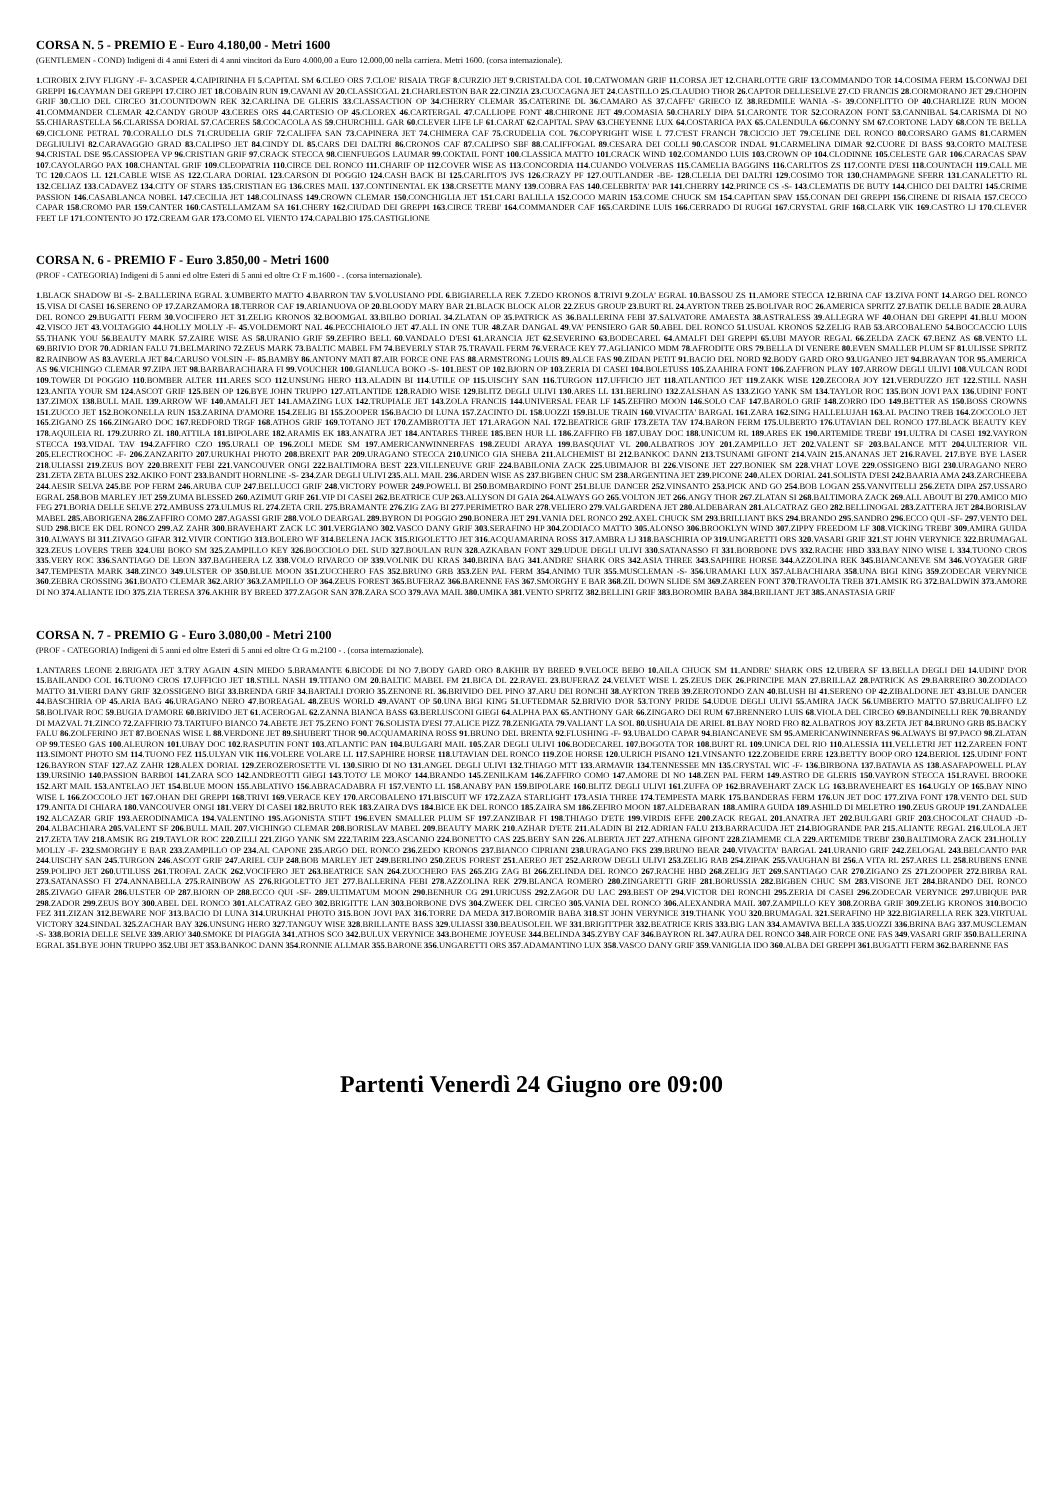CORSA N. 5 - PREMIO E - Euro 4.180,00 - Metri 1600
(GENTLEMEN - COND) Indigeni di 4 anni Esteri di 4 anni vincitori da Euro 4.000,00 a Euro 12.000,00 nella carriera. Metri 1600. (corsa internazionale).
1.CIROBIX 2.IVY FLIGNY -F- 3.CASPER 4.CAIPIRINHA FI 5.CAPITAL SM 6.CLEO ORS 7.CLOE' RISAIA TRGF 8.CURZIO JET 9.CRISTALDA COL 10.CATWOMAN GRIF 11.CORSA JET 12.CHARLOTTE GRIF 13.COMMANDO TOR 14.COSIMA FERM 15.CONWAJ DEI GREPPI 16.CAYMAN DEI GREPPI 17.CIRO JET 18.COBAIN RUN 19.CAVANI AV 20.CLASSICGAL 21.CHARLESTON BAR 22.CINZIA 23.CUCCAGNA JET 24.CASTILLO 25.CLAUDIO THOR 26.CAPTOR DELLESELVE 27.CD FRANCIS 28.CORMORANO JET 29.CHOPIN GRIF 30.CLIO DEL CIRCEO 31.COUNTDOWN REK 32.CARLINA DE GLERIS 33.CLASSACTION OP 34.CHERRY CLEMAR 35.CATERINE DL 36.CAMARO AS 37.CAFFE' GRIECO IZ 38.REDMILE WANIA -S- 39.CONFLITTO OP 40.CHARLIZE RUN MOON 41.COMMANDER CLEMAR 42.CANDY GROUP 43.CERES ORS 44.CARTESIO OP 45.CLOREX 46.CARTERGAL 47.CALLIOPE FONT 48.CHIRONE JET 49.COMASIA 50.CHARLY DIPA 51.CARONTE TOR 52.CORAZON FONT 53.CANNIBAL 54.CARISMA DI NO 55.CHIARASTELLA 56.CLARISSA DORIAL 57.CACERES 58.COCACOLA AS 59.CHURCHILL GAR 60.CLEVER LIFE LF 61.CARAT 62.CAPITAL SPAV 63.CHEYENNE LUX 64.COSTARICA PAX 65.CALENDULA 66.CONNY SM 67.CORTONE LADY 68.CON TE BELLA 69.CICLONE PETRAL 70.CORALLO DLS 71.CRUDELIA GRIF 72.CALIFFA SAN 73.CAPINERA JET 74.CHIMERA CAF 75.CRUDELIA COL 76.COPYRIGHT WISE L 77.C'EST FRANCH 78.CICCIO JET 79.CELINE DEL RONCO 80.CORSARO GAMS 81.CARMEN DEGLIULIVI 82.CARAVAGGIO GRAD 83.CALIPSO JET 84.CINDY DL 85.CARS DEI DALTRI 86.CRONOS CAF 87.CALIPSO SBF 88.CALIFFOGAL 89.CESARA DEI COLLI 90.CASCOR INDAL 91.CARMELINA DIMAR 92.CUORE DI BASS 93.CORTO MALTESE 94.CRISTAL DSE 95.CASSIOPEA VP 96.CRISTIAN GRIF 97.CRACK STECCA 98.CIENFUEGOS LAUMAR 99.COKTAIL FONT 100.CLASSICA MATTO 101.CRACK WIND 102.COMANDO LUIS 103.CROWN OP 104.CLODINNE 105.CELESTE GAR 106.CARACAS SPAV 107.CAYOLARGO PAX 108.CHANTAL GRIF 109.CLEOPATRIA 110.CIRCE DEL RONCO 111.CHARIF OP 112.COVER WISE AS 113.CONCORDIA 114.CUANDO VOLVERAS 115.CAMELIA BAGGINS 116.CARLITOS ZS 117.CONTE D'ESI 118.COUNTACH 119.CALL ME TC 120.CAOS LL 121.CABLE WISE AS 122.CLARA DORIAL 123.CARSON DI POGGIO 124.CASH BACK BI 125.CARLITO'S JVS 126.CRAZY PF 127.OUTLANDER -BE- 128.CLELIA DEI DALTRI 129.COSIMO TOR 130.CHAMPAGNE SFERR 131.CANALETTO RL 132.CELIAZ 133.CADAVEZ 134.CITY OF STARS 135.CRISTIAN EG 136.CRES MAIL 137.CONTINENTAL EK 138.CRSETTE MANY 139.COBRA FAS 140.CELEBRITA' PAR 141.CHERRY 142.PRINCE CS -S- 143.CLEMATIS DE BUTY 144.CHICO DEI DALTRI 145.CRIME PASSION 146.CASABLANCA NOBEL 147.CECILIA JET 148.COLINASS 149.CROWN CLEMAR 150.CONCHIGLIA JET 151.CARI BALILLA 152.COCO MARIN 153.COME CHUCK SM 154.CAPITAN SPAV 155.CONAN DEI GREPPI 156.CIRENE DI RISAIA 157.CECCO CAPAR 158.CROMO PAR 159.CANTER 160.CASTELLAMZAM SA 161.CHERY 162.CIUDAD DEI GREPPI 163.CIRCE TREBI' 164.COMMANDER CAF 165.CARDINE LUIS 166.CERRADO DI RUGGI 167.CRYSTAL GRIF 168.CLARK VIK 169.CASTRO LJ 170.CLEVER FEET LF 171.CONTENTO JO 172.CREAM GAR 173.COMO EL VIENTO 174.CAPALBIO 175.CASTIGLIONE
CORSA N. 6 - PREMIO F - Euro 3.850,00 - Metri 1600
(PROF - CATEGORIA) Indigeni di 5 anni ed oltre Esteri di 5 anni ed oltre Ct F m.1600 - . (corsa internazionale).
1.BLACK SHADOW BI -S- 2.BALLERINA EGRAL 3.UMBERTO MATTO 4.BARRON TAV 5.VOLUSIANO PDL 6.BIGIARELLA REK 7.ZEDO KRONOS 8.TRIVI 9.ZOLA' EGRAL 10.BASSOU ZS 11.AMORE STECCA 12.BRINA CAF 13.ZIVA FONT 14.ARGO DEL RONCO 15.VISA DI CASEI 16.SERENO OP 17.ZARZAMORA 18.TERROR CAF 19.ARIANUOVA OP 20.BLOODY MARY BAR 21.BLACK BLOCK ALOR 22.ZEUS GROUP 23.BURT RL 24.AYRTON TREB 25.BOLIVAR ROC 26.AMERICA SPRITZ 27.BATIK DELLE BADIE 28.AURA DEL RONCO 29.BUGATTI FERM 30.VOCIFERO JET 31.ZELIG KRONOS 32.BOOMGAL 33.BILBO DORIAL 34.ZLATAN OP 35.PATRICK AS 36.BALLERINA FEBI 37.SALVATORE AMAESTA 38.ASTRALESS 39.ALLEGRA WF 40.OHAN DEI GREPPI 41.BLU MOON 42.VISCO JET 43.VOLTAGGIO 44.HOLLY MOLLY -F- 45.VOLDEMORT NAL 46.PECCHIAIOLO JET 47.ALL IN ONE TUR 48.ZAR DANGAL 49.VA' PENSIERO GAR 50.ABEL DEL RONCO 51.USUAL KRONOS 52.ZELIG RAB 53.ARCOBALENO 54.BOCCACCIO LUIS 55.THANK YOU 56.BEAUTY MARK 57.ZAIRE WISE AS 58.URANIO GRIF 59.ZEFIRO BELL 60.VANDALO D'ESI 61.ARANCIA JET 62.SEVERINO 63.BODECAREL 64.AMALFI DEI GREPPI 65.UBI MAYOR REGAL 66.ZELDA ZACK 67.BENZ AS 68.VENTO LL 69.BRIVIO D'OR 70.ADRIAN FALU 71.BELMARINO 72.ZEUS MARK 73.BALTIC MABEL FM 74.BEVERLY STAR 75.TRAVAIL FERM 76.VERACE KEY 77.AGLIANICO MDM 78.AFRODITE ORS 79.BELLA DI VENERE 80.EVEN SMALLER PLUM SF 81.ULISSE SPRITZ 82.RAINBOW AS 83.AVERLA JET 84.CARUSO VOLSIN -F- 85.BAMBY 86.ANTONY MATI 87.AIR FORCE ONE FAS 88.ARMSTRONG LOUIS 89.ALCE FAS 90.ZIDAN PETIT 91.BACIO DEL NORD 92.BODY GARD ORO 93.UGANEO JET 94.BRAYAN TOR 95.AMERICA AS 96.VICHINGO CLEMAR 97.ZIPA JET 98.BARBARACHIARA FI 99.VOUCHER 100.GIANLUCA BOKO -S- 101.BEST OP 102.BJORN OP 103.ZERIA DI CASEI 104.BOLETUSS 105.ZAAHIRA FONT 106.ZAFFRON PLAY 107.ARROW DEGLI ULIVI 108.VULCAN RODI 109.TOWER DI POGGIO 110.BOMBER ALTER 111.ARES SCO 112.UNSUNG HERO 113.ALADIN BI 114.UTILE OP 115.UISCHY SAN 116.TURGON 117.UFFICIO JET 118.ATLANTICO JET 119.ZAKK WISE 120.ZECORA JOY 121.VERDUZZO JET 122.STILL NASH 123.ANITA YOUR SM 124.ASCOT GRIF 125.BEN OP 126.BYE JOHN TRUPPO 127.ATLANTIDE 128.RADIO WISE 129.BLITZ DEGLI ULIVI 130.ARES LL 131.BERLINO 132.ZALSHAN AS 133.ZIGO YANK SM 134.TAYLOR ROC 135.BON JOVI PAX 136.UDINI' FONT 137.ZIMOX 138.BULL MAIL 139.ARROW WF 140.AMALFI JET 141.AMAZING LUX 142.TRUPIALE JET 143.ZOLA FRANCIS 144.UNIVERSAL FEAR LF 145.ZEFIRO MOON 146.SOLO CAF 147.BAROLO GRIF 148.ZORRO IDO 149.BETTER AS 150.BOSS CROWNS 151.ZUCCO JET 152.BOKONELLA RUN 153.ZARINA D'AMORE 154.ZELIG BI 155.ZOOPER 156.BACIO DI LUNA 157.ZACINTO DL 158.UOZZI 159.BLUE TRAIN 160.VIVACITA' BARGAL 161.ZARA 162.SING HALLELUJAH 163.AL PACINO TREB 164.ZOCCOLO JET 165.ZIGANO ZS 166.ZINGARO DOC 167.REDFORD TRGF 168.ATHOS GRIF 169.TOTANO JET 170.ZAMBROTTA JET 171.ARAGON NAL 172.BEATRICE GRIF 173.ZETA TAV 174.BARON FERM 175.ULBERTO 176.UTAVIAN DEL RONCO 177.BLACK BEAUTY KEY 178.AQUILEIA RL 179.ZURRO ZL 180.ATTILA 181.BIPOLARE 182.ARAMIS EK 183.ANATRA JET 184.ANTARES THREE 185.BEN HUR LL 186.ZAFFIRO FB 187.UBAY DOC 188.UNICUM RL 189.ARES EK 190.ARTEMIDE TREBI' 191.ULTRA DI CASEI 192.VAYRON STECCA 193.VIDAL TAV 194.ZAFFIRO CZO 195.URALI OP 196.ZOLI MEDE SM 197.AMERICANWINNERFAS 198.ZEUDI ARAYA 199.BASQUIAT VL 200.ALBATROS JOY 201.ZAMPILLO JET 202.VALENT SF 203.BALANCE MTT 204.ULTERIOR VIL 205.ELECTROCHOC -F- 206.ZANZARITO 207.URUKHAI PHOTO 208.BREXIT PAR 209.URAGANO STECCA 210.UNICO GIA SHEBA 211.ALCHEMIST BI 212.BANKOC DANN 213.TSUNAMI GIFONT 214.VAIN 215.ANANAS JET 216.RAVEL 217.BYE BYE LASER 218.ULIASSI 219.ZEUS BOY 220.BREXIT FEBI 221.VANCOUVER ONGI 222.BALTIMORA BEST 223.VILLENEUVE GRIF 224.BABILONIA ZACK 225.UBIMAJOR BI 226.VISONE JET 227.BONIEK SM 228.VHAT LOVE 229.OSSIGENO BIGI 230.URAGANO NERO 231.ZETA ZETA BLUES 232.AKIKO FONT 233.BANDIT HORNLINE -S- 234.ZAR DEGLI ULIVI 235.ALL MAIL 236.ARDEN WISE AS 237.BIGBEN CHUC SM 238.ARGENTINA JET 239.PICONE 240.ALEX DORIAL 241.SOLISTA D'ESI 242.BAARIA AMA 243.ZARCHEEBA 244.AESIR SELVA 245.BE POP FERM 246.ARUBA CUP 247.BELLUCCI GRIF 248.VICTORY POWER 249.POWELL BI 250.BOMBARDINO FONT 251.BLUE DANCER 252.VINSANTO 253.PICK AND GO 254.BOB LOGAN 255.VANVITELLI 256.ZETA DIPA 257.USSARO EGRAL 258.BOB MARLEY JET 259.ZUMA BLESSED 260.AZIMUT GRIF 261.VIP DI CASEI 262.BEATRICE CUP 263.ALLYSON DI GAIA 264.ALWAYS GO 265.VOLTON JET 266.ANGY THOR 267.ZLATAN SI 268.BALTIMORA ZACK 269.ALL ABOUT BI 270.AMICO MIO FEG 271.BORIA DELLE SELVE 272.AMBUSS 273.ULMUS RL 274.ZETA CRIL 275.BRAMANTE 276.ZIG ZAG BI 277.PERIMETRO BAR 278.VELIERO 279.VALGARDENA JET 280.ALDEBARAN 281.ALCATRAZ GEO 282.BELLINOGAL 283.ZATTERA JET 284.BORISLAV MABEL 285.ABORIGENA 286.ZAFFIRO COMO 287.AGASSI GRIF 288.VOLO DEARGAL 289.BYRON DI POGGIO 290.BONERA JET 291.VANIA DEL RONCO 292.AXEL CHUCK SM 293.BRILLIANT BKS 294.BRANDO 295.SANDRO 296.ECCO QUI -SF- 297.VENTO DEL SUD 298.BICE EK DEL RONCO 299.AZ ZAHR 300.BRAVEHART ZACK LC 301.VERGIANO 302.VASCO DANY GRIF 303.SERAFINO HP 304.ZODIACO MATTO 305.ALONSO 306.BROOKLYN WIND 307.ZIPPY FREEDOM LF 308.VICKING TREBI' 309.AMIRA GUIDA 310.ALWAYS BI 311.ZIVAGO GIFAR 312.VIVIR CONTIGO 313.BOLERO WF 314.BELENA JACK 315.RIGOLETTO JET 316.ACQUAMARINA ROSS 317.AMBRA LJ 318.BASCHIRIA OP 319.UNGARETTI ORS 320.VASARI GRIF 321.ST JOHN VERYNICE 322.BRUMAGAL 323.ZEUS LOVERS TREB 324.UBI BOKO SM 325.ZAMPILLO KEY 326.BOCCIOLO DEL SUD 327.BOULAN RUN 328.AZKABAN FONT 329.UDUE DEGLI ULIVI 330.SATANASSO FI 331.BORBONE DVS 332.RACHE HBD 333.BAY NINO WISE L 334.TUONO CROS 335.VERY ROC 336.SANTIAGO DE LEON 337.BAGHEERA LZ 338.VOLO RIVARCO OP 339.VOLNIK DU KRAS 340.BRINA BAG 341.ANDRE' SHARK ORS 342.ASIA THREE 343.SAPHIRE HORSE 344.AZZOLINA REK 345.BIANCANEVE SM 346.VOYAGER GRIF 347.TEMPESTA MARK 348.ZINCO 349.ULSTER OP 350.BLUE MOON 351.ZUCCHERO FAS 352.BRUNO GRB 353.ZEN PAL FERM 354.ANIMO TUR 355.MUSCLEMAN -S- 356.URAMAKI LUX 357.ALBACHIARA 358.UNA BIGI KING 359.ZODECAR VERYNICE 360.ZEBRA CROSSING 361.BOATO CLEMAR 362.ARIO' 363.ZAMPILLO OP 364.ZEUS FOREST 365.BUFERAZ 366.BARENNE FAS 367.SMORGHY E BAR 368.ZIL DOWN SLIDE SM 369.ZAREEN FONT 370.TRAVOLTA TREB 371.AMSIK RG 372.BALDWIN 373.AMORE DI NO 374.ALIANTE IDO 375.ZIA TERESA 376.AKHIR BY BREED 377.ZAGOR SAN 378.ZARA SCO 379.AVA MAIL 380.UMIKA 381.VENTO SPRITZ 382.BELLINI GRIF 383.BOROMIR BABA 384.BRILIANT JET 385.ANASTASIA GRIF
CORSA N. 7 - PREMIO G - Euro 3.080,00 - Metri 2100
(PROF - CATEGORIA) Indigeni di 5 anni ed oltre Esteri di 5 anni ed oltre Ct G m.2100 - . (corsa internazionale).
1.ANTARES LEONE 2.BRIGATA JET 3.TRY AGAIN 4.SIN MIEDO 5.BRAMANTE 6.BICODE DI NO 7.BODY GARD ORO 8.AKHIR BY BREED 9.VELOCE BEBO 10.AILA CHUCK SM 11.ANDRE' SHARK ORS 12.UBERA SF 13.BELLA DEGLI DEI 14.UDINI' D'OR 15.BAILANDO COL 16.TUONO CROS 17.UFFICIO JET 18.STILL NASH 19.TITANO OM 20.BALTIC MABEL FM 21.BICA DL 22.RAVEL 23.BUFERAZ 24.VELVET WISE L 25.ZEUS DEK 26.PRINCIPE MAN 27.BRILLAZ 28.PATRICK AS 29.BARREIRO 30.ZODIACO MATTO 31.VIERI DANY GRIF 32.OSSIGENO BIGI 33.BRENDA GRIF 34.BARTALI D'ORIO 35.ZENONE RL 36.BRIVIDO DEL PINO 37.ARU DEI RONCHI 38.AYRTON TREB 39.ZEROTONDO ZAN 40.BLUSH BI 41.SERENO OP 42.ZIBALDONE JET 43.BLUE DANCER 44.BASCHIRIA OP 45.ARIA BAG 46.URAGANO NERO 47.BOREAGAL 48.ZEUS WORLD 49.AVANT OP 50.UNA BIGI KING 51.UFTEDMAR 52.BRIVIO D'OR 53.TONY PRIDE 54.UDUE DEGLI ULIVI 55.AMIRA JACK 56.UMBERTO MATTO 57.BRUCALIFFO LZ 58.BOLIVAR ROC 59.BUGIA D'AMORE 60.BRIVIDO JET 61.ACEROGAL 62.ZANNA BIANCA BASS 63.BERLUSCONI GIEGI 64.ALPHA PAX 65.ANTHONY GAR 66.ZINGARO DEI RUM 67.BRENNERO LUIS 68.VIOLA DEL CIRCEO 69.BANDINELLI REK 70.BRANDY DI MAZVAL 71.ZINCO 72.ZAFFIRIO 73.TARTUFO BIANCO 74.ABETE JET 75.ZENO FONT 76.SOLISTA D'ESI 77.ALICE PIZZ 78.ZENIGATA 79.VALIANT LA SOL 80.USHUAIA DE ARIEL 81.BAY NORD FRO 82.ALBATROS JOY 83.ZETA JET 84.BRUNO GRB 85.BACKY FALU 86.ZOLFERINO JET 87.BOENAS WISE L 88.VERDONE JET 89.SHUBERT THOR 90.ACQUAMARINA ROSS 91.BRUNO DEL BRENTA 92.FLUSHING -F- 93.UBALDO CAPAR 94.BIANCANEVE SM 95.AMERICANWINNERFAS 96.ALWAYS BI 97.PACO 98.ZLATAN OP 99.TESEO GAS 100.ALEURON 101.UBAY DOC 102.RASPUTIN FONT 103.ATLANTIC PAN 104.BULGARI MAIL 105.ZAR DEGLI ULIVI 106.BODECAREL 107.BOGOTA TOR 108.BURT RL 109.UNICA DEL RIO 110.ALESSIA 111.VELLETRI JET 112.ZAREEN FONT 113.SIMONT PHOTO SM 114.TUONO FEZ 115.ULYAN VIK 116.VOLERE VOLARE LL 117.SAPHIRE HORSE 118.UTAVIAN DEL RONCO 119.ZOE HORSE 120.ULRICH PISANO 121.VINSANTO 122.ZOBEIDE ERRE 123.BETTY BOOP ORO 124.BERIOL 125.UDINI' FONT 126.BAYRON STAF 127.AZ ZAHR 128.ALEX DORIAL 129.ZEROZEROSETTE VL 130.SIRIO DI NO 131.ANGEL DEGLI ULIVI 132.THIAGO MTT 133.ARMAVIR 134.TENNESSEE MN 135.CRYSTAL WIC -F- 136.BIRBONA 137.BATAVIA AS 138.ASAFAPOWELL PLAY 139.URSINIO 140.PASSION BARBOI 141.ZARA SCO 142.ANDREOTTI GIEGI 143.TOTO' LE MOKO' 144.BRANDO 145.ZENILKAM 146.ZAFFIRO COMO 147.AMORE DI NO 148.ZEN PAL FERM 149.ASTRO DE GLERIS 150.VAYRON STECCA 151.RAVEL BROOKE 152.ART MAIL 153.ANTELAO JET 154.BLUE MOON 155.ABLATIVO 156.ABRACADABRA FI 157.VENTO LL 158.ANABY PAN 159.BIPOLARE 160.BLITZ DEGLI ULIVI 161.ZUFFA OP 162.BRAVEHART ZACK LG 163.BRAVEHEART ES 164.UGLY OP 165.BAY NINO WISE L 166.ZOCCOLO JET 167.OHAN DEI GREPPI 168.TRIVI 169.VERACE KEY 170.ARCOBALENO 171.BISCUIT WF 172.ZAZA STARLIGHT 173.ASIA THREE 174.TEMPESTA MARK 175.BANDERAS FERM 176.UN JET DOC 177.ZIVA FONT 178.VENTO DEL SUD 179.ANITA DI CHIARA 180.VANCOUVER ONGI 181.VERY DI CASEI 182.BRUTO REK 183.ZAIRA DVS 184.BICE EK DEL RONCO 185.ZAIRA SM 186.ZEFIRO MOON 187.ALDEBARAN 188.AMIRA GUIDA 189.ASHILD DI MELETRO 190.ZEUS GROUP 191.ZANDALEE 192.ALCAZAR GRIF 193.AERODINAMICA 194.VALENTINO 195.AGONISTA STIFT 196.EVEN SMALLER PLUM SF 197.ZANZIBAR FI 198.THIAGO D'ETE 199.VIRDIS EFFE 200.ZACK REGAL 201.ANATRA JET 202.BULGARI GRIF 203.CHOCOLAT CHAUD -D- 204.ALBACHIARA 205.VALENT SF 206.BULL MAIL 207.VICHINGO CLEMAR 208.BORISLAV MABEL 209.BEAUTY MARK 210.AZHAR D'ETE 211.ALADIN BI 212.ADRIAN FALU 213.BARRACUDA JET 214.BIOGRANDE PAR 215.ALIANTE REGAL 216.ULOLA JET 217.ZETA TAV 218.AMSIK RG 219.TAYLOR ROC 220.ZILLI 221.ZIGO YANK SM 222.TARIM 223.ASCANIO 224.BONETTO CAS 225.BEBY SAN 226.ALBERTA JET 227.ATHENA GIFONT 228.ZIAMEME CLA 229.ARTEMIDE TREBI' 230.BALTIMORA ZACK 231.HOLLY MOLLY -F- 232.SMORGHY E BAR 233.ZAMPILLO OP 234.AL CAPONE 235.ARGO DEL RONCO 236.ZEDO KRONOS 237.BIANCO CIPRIANI 238.URAGANO FKS 239.BRUNO BEAR 240.VIVACITA' BARGAL 241.URANIO GRIF 242.ZELOGAL 243.BELCANTO PAR 244.UISCHY SAN 245.TURGON 246.ASCOT GRIF 247.ARIEL CUP 248.BOB MARLEY JET 249.BERLINO 250.ZEUS FOREST 251.AEREO JET 252.ARROW DEGLI ULIVI 253.ZELIG RAB 254.ZIPAK 255.VAUGHAN BI 256.A VITA RL 257.ARES LL 258.RUBENS ENNE 259.POLIPO JET 260.UTILUSS 261.TROFAL ZACK 262.VOCIFERO JET 263.BEATRICE SAN 264.ZUCCHERO FAS 265.ZIG ZAG BI 266.ZELINDA DEL RONCO 267.RACHE HBD 268.ZELIG JET 269.SANTIAGO CAR 270.ZIGANO ZS 271.ZOOPER 272.BIRBA RAL 273.SATANASSO FI 274.ANNABELLA 275.RAINBOW AS 276.RIGOLETTO JET 277.BALLERINA FEBI 278.AZZOLINA REK 279.BLANCA ROMERO 280.ZINGARETTI GRIF 281.BORUSSIA 282.BIGBEN CHUC SM 283.VISONE JET 284.BRANDO DEL RONCO 285.ZIVAGO GIFAR 286.ULSTER OP 287.BJORN OP 288.ECCO QUI -SF- 289.ULTIMATUM MOON 290.BENHUR CG 291.URICUSS 292.ZAGOR DU LAC 293.BEST OP 294.VICTOR DEI RONCHI 295.ZERIA DI CASEI 296.ZODECAR VERYNICE 297.UBIQUE PAR 298.ZADOR 299.ZEUS BOY 300.ABEL DEL RONCO 301.ALCATRAZ GEO 302.BRIGITTE LAN 303.BORBONE DVS 304.ZWEEK DEL CIRCEO 305.VANIA DEL RONCO 306.ALEXANDRA MAIL 307.ZAMPILLO KEY 308.ZORBA GRIF 309.ZELIG KRONOS 310.BOCIO FEZ 311.ZIZAN 312.BEWARE NOF 313.BACIO DI LUNA 314.URUKHAI PHOTO 315.BON JOVI PAX 316.TORRE DA MEDA 317.BOROMIR BABA 318.ST JOHN VERYNICE 319.THANK YOU 320.BRUMAGAL 321.SERAFINO HP 322.BIGIARELLA REK 323.VIRTUAL VICTORY 324.SINDAL 325.ZACHAR BAY 326.UNSUNG HERO 327.TANGUY WISE 328.BRILLANTE BASS 329.ULIASSI 330.BEAUSOLEIL WF 331.BRIGITTPER 332.BEATRICE KRIS 333.BIG LAN 334.AMAVIVA BELLA 335.UOZZI 336.BRINA BAG 337.MUSCLEMAN -S- 338.BORIA DELLE SELVE 339.ARIO' 340.SMOKE DI PIAGGIA 341.ATHOS SCO 342.BULUX VERYNICE 343.BOHEME JOYEUSE 344.BELINDA 345.ZYBY CAF 346.BAYRON RL 347.AURA DEL RONCO 348.AIR FORCE ONE FAS 349.VASARI GRIF 350.BALLERINA EGRAL 351.BYE JOHN TRUPPO 352.UBI JET 353.BANKOC DANN 354.RONNIE ALLMAR 355.BARONE 356.UNGARETTI ORS 357.ADAMANTINO LUX 358.VASCO DANY GRIF 359.VANIGLIA IDO 360.ALBA DEI GREPPI 361.BUGATTI FERM 362.BARENNE FAS
Partenti Venerdì 24 Giugno ore 09:00